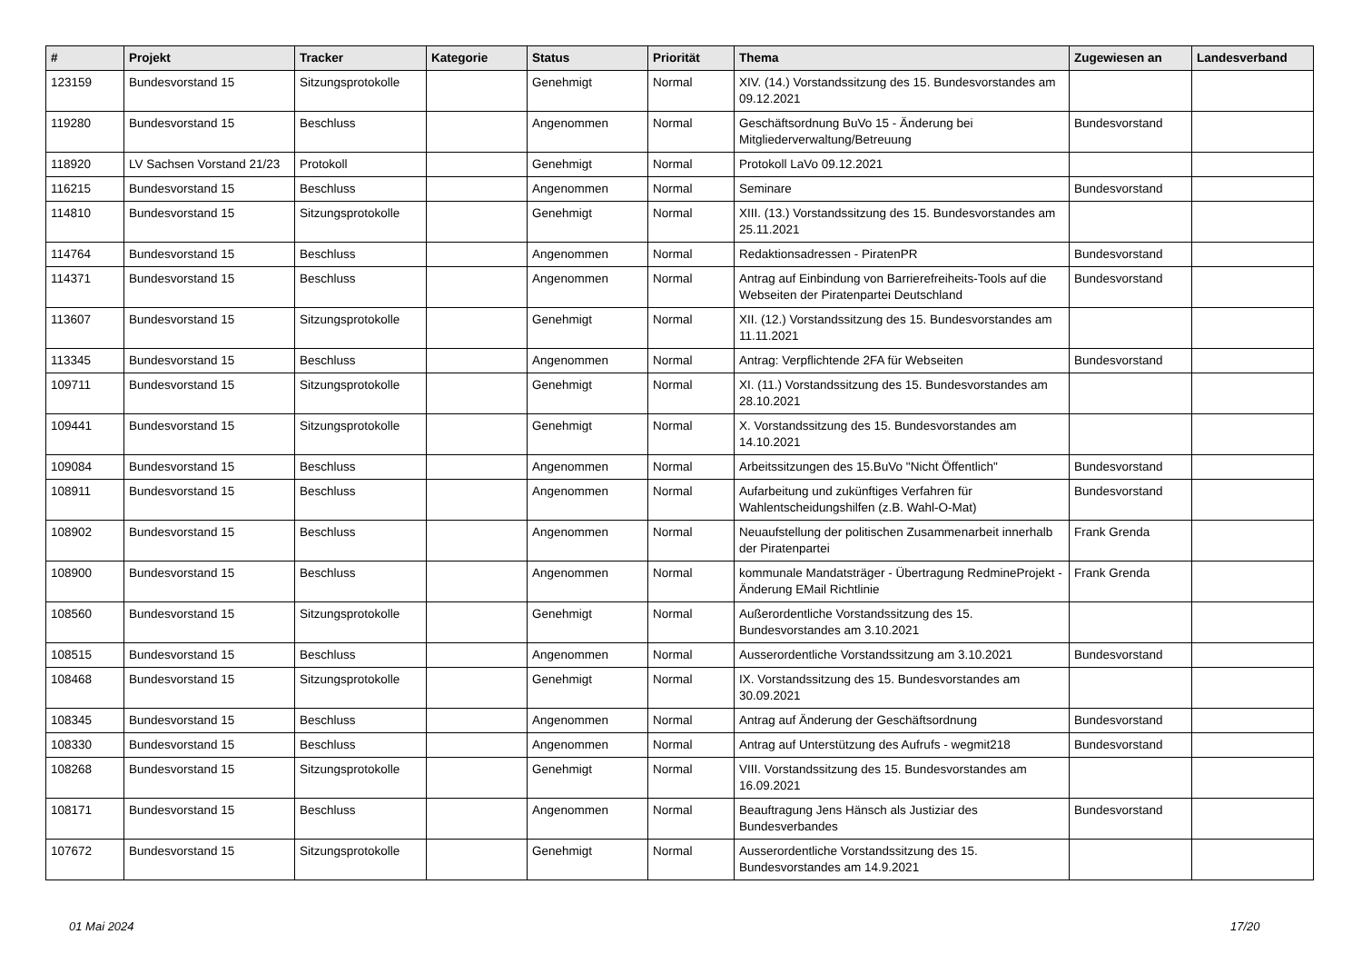| # | Projekt | Tracker | Kategorie | Status | Priorität | Thema | Zugewiesen an | Landesverband |
| --- | --- | --- | --- | --- | --- | --- | --- | --- |
| 123159 | Bundesvorstand 15 | Sitzungsprotokolle | | Genehmigt | Normal | XIV. (14.) Vorstandssitzung des 15. Bundesvorstandes am 09.12.2021 | | |
| 119280 | Bundesvorstand 15 | Beschluss | | Angenommen | Normal | Geschäftsordnung BuVo 15 - Änderung bei Mitgliederverwaltung/Betreuung | Bundesvorstand | |
| 118920 | LV Sachsen Vorstand 21/23 | Protokoll | | Genehmigt | Normal | Protokoll LaVo 09.12.2021 | | |
| 116215 | Bundesvorstand 15 | Beschluss | | Angenommen | Normal | Seminare | Bundesvorstand | |
| 114810 | Bundesvorstand 15 | Sitzungsprotokolle | | Genehmigt | Normal | XIII. (13.) Vorstandssitzung des 15. Bundesvorstandes am 25.11.2021 | | |
| 114764 | Bundesvorstand 15 | Beschluss | | Angenommen | Normal | Redaktionsadressen - PiratenPR | Bundesvorstand | |
| 114371 | Bundesvorstand 15 | Beschluss | | Angenommen | Normal | Antrag auf Einbindung von Barrierefreiheits-Tools auf die Webseiten der Piratenpartei Deutschland | Bundesvorstand | |
| 113607 | Bundesvorstand 15 | Sitzungsprotokolle | | Genehmigt | Normal | XII. (12.) Vorstandssitzung des 15. Bundesvorstandes am 11.11.2021 | | |
| 113345 | Bundesvorstand 15 | Beschluss | | Angenommen | Normal | Antrag: Verpflichtende 2FA für Webseiten | Bundesvorstand | |
| 109711 | Bundesvorstand 15 | Sitzungsprotokolle | | Genehmigt | Normal | XI. (11.) Vorstandssitzung des 15. Bundesvorstandes am 28.10.2021 | | |
| 109441 | Bundesvorstand 15 | Sitzungsprotokolle | | Genehmigt | Normal | X. Vorstandssitzung des 15. Bundesvorstandes am 14.10.2021 | | |
| 109084 | Bundesvorstand 15 | Beschluss | | Angenommen | Normal | Arbeitssitzungen des 15.BuVo "Nicht Öffentlich" | Bundesvorstand | |
| 108911 | Bundesvorstand 15 | Beschluss | | Angenommen | Normal | Aufarbeitung und zukünftiges Verfahren für Wahlentscheidungshilfen (z.B. Wahl-O-Mat) | Bundesvorstand | |
| 108902 | Bundesvorstand 15 | Beschluss | | Angenommen | Normal | Neuaufstellung der politischen Zusammenarbeit innerhalb der Piratenpartei | Frank Grenda | |
| 108900 | Bundesvorstand 15 | Beschluss | | Angenommen | Normal | kommunale Mandatsträger - Übertragung RedmineProjekt - Änderung EMail Richtlinie | Frank Grenda | |
| 108560 | Bundesvorstand 15 | Sitzungsprotokolle | | Genehmigt | Normal | Außerordentliche Vorstandssitzung des 15. Bundesvorstandes am 3.10.2021 | | |
| 108515 | Bundesvorstand 15 | Beschluss | | Angenommen | Normal | Ausserordentliche Vorstandssitzung am 3.10.2021 | Bundesvorstand | |
| 108468 | Bundesvorstand 15 | Sitzungsprotokolle | | Genehmigt | Normal | IX. Vorstandssitzung des 15. Bundesvorstandes am 30.09.2021 | | |
| 108345 | Bundesvorstand 15 | Beschluss | | Angenommen | Normal | Antrag auf Änderung der Geschäftsordnung | Bundesvorstand | |
| 108330 | Bundesvorstand 15 | Beschluss | | Angenommen | Normal | Antrag auf Unterstützung des Aufrufs - wegmit218 | Bundesvorstand | |
| 108268 | Bundesvorstand 15 | Sitzungsprotokolle | | Genehmigt | Normal | VIII. Vorstandssitzung des 15. Bundesvorstandes am 16.09.2021 | | |
| 108171 | Bundesvorstand 15 | Beschluss | | Angenommen | Normal | Beauftragung Jens Hänsch als Justiziar des Bundesverbandes | Bundesvorstand | |
| 107672 | Bundesvorstand 15 | Sitzungsprotokolle | | Genehmigt | Normal | Ausserordentliche Vorstandssitzung des 15. Bundesvorstandes am 14.9.2021 | | |
01 Mai 2024 17/20